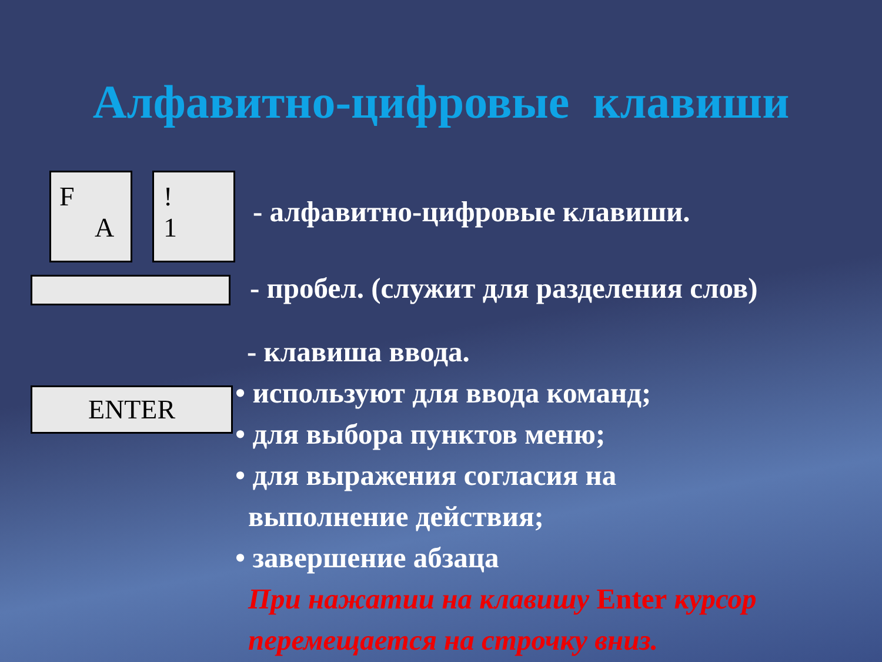Алфавитно-цифровые клавиши
F
A
!
1
ENTER
- алфавитно-цифровые клавиши.
- пробел. (служит для разделения слов)
- клавиша ввода.
• используют для ввода команд;
• для выбора пунктов меню;
• для выражения согласия на
выполнение действия;
• завершение абзаца
При нажатии на клавишу Enter курсор
перемещается на строчку вниз.